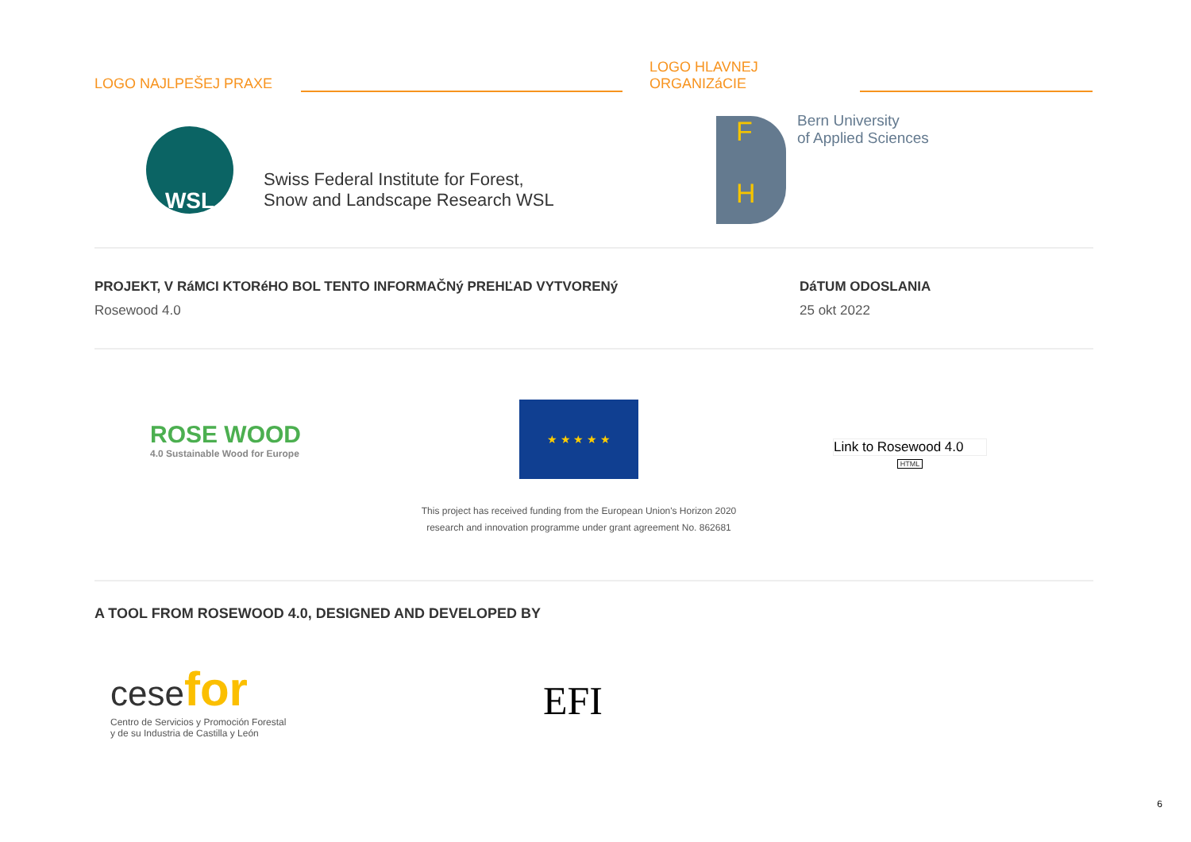LOGO NAJLPEŠEJ PRAXE
LOGO HLAVNEJ
ORGANIZáCIE
WSL
Swiss Federal Institute for Forest,
Snow and Landscape Research WSL
F
H
Bern University
of Applied Sciences
PROJEKT, V RáMCI KTORéHO BOL TENTO INFORMAČNý PREHĽAD VYTVORENý
Rosewood 4.0
DáTUM ODOSLANIA
25 okt 2022
ROSE WOOD
4.0 Sustainable Wood for Europe
★ ★ ★ ★ ★
This project has received funding from the European Union's Horizon 2020 research and innovation programme under grant agreement No. 862681
Link to Rosewood 4.0
HTML
A TOOL FROM ROSEWOOD 4.0, DESIGNED AND DEVELOPED BY
cese for
Centro de Servicios y Promoción Forestal
y de su Industria de Castilla y León
EFI
6